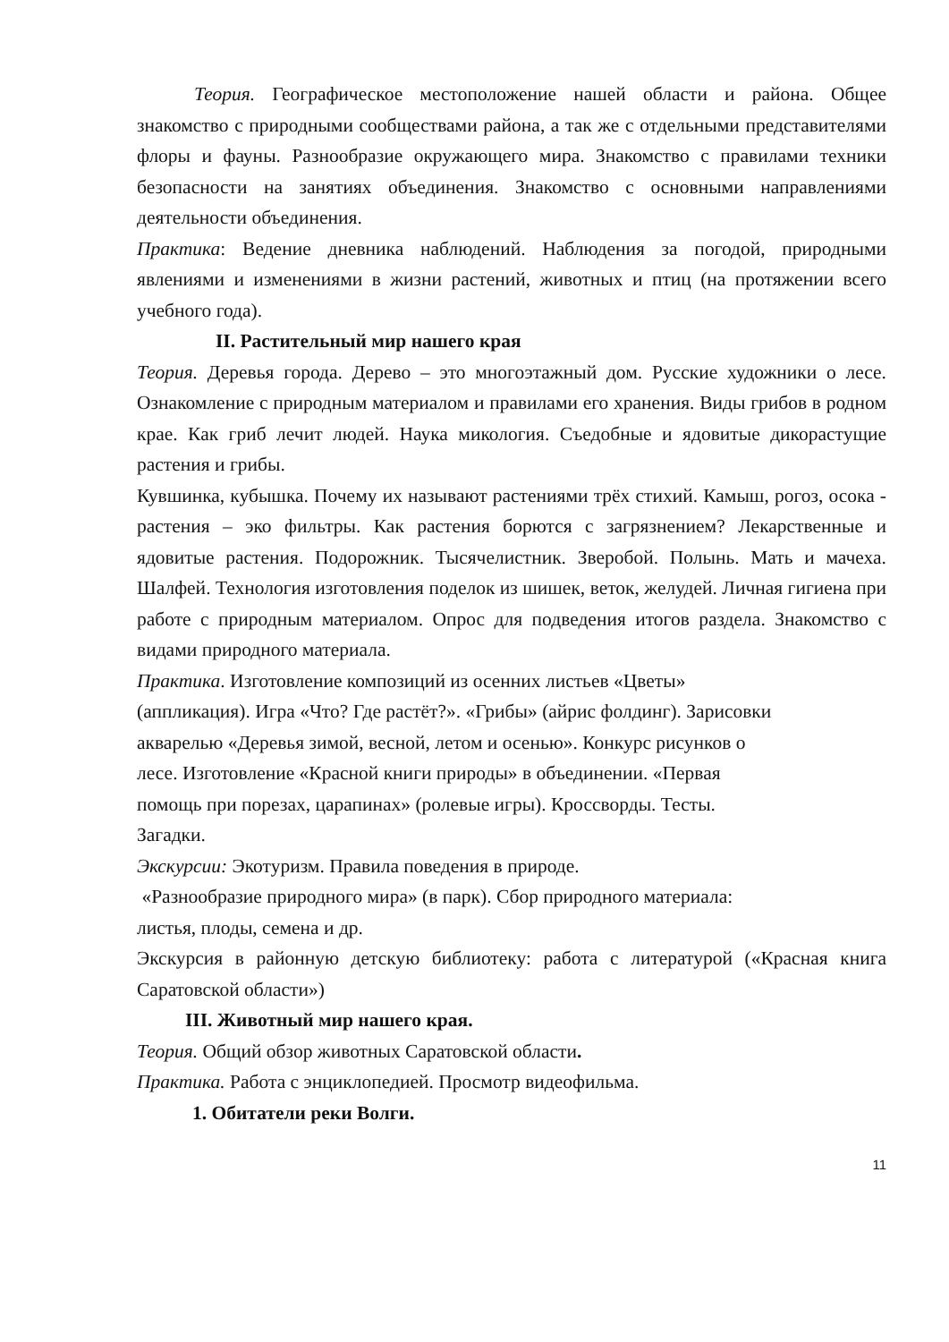Теория. Географическое местоположение нашей области и района. Общее знакомство с природными сообществами района, а так же с отдельными представителями флоры и фауны. Разнообразие окружающего мира. Знакомство с правилами техники безопасности на занятиях объединения. Знакомство с основными направлениями деятельности объединения.
Практика: Ведение дневника наблюдений. Наблюдения за погодой, природными явлениями и изменениями в жизни растений, животных и птиц (на протяжении всего учебного года).
II. Растительный мир нашего края
Теория. Деревья города. Дерево – это многоэтажный дом. Русские художники о лесе. Ознакомление с природным материалом и правилами его хранения. Виды грибов в родном крае. Как гриб лечит людей. Наука микология. Съедобные и ядовитые дикорастущие растения и грибы.
Кувшинка, кубышка. Почему их называют растениями трёх стихий. Камыш, рогоз, осока - растения – эко фильтры. Как растения борются с загрязнением? Лекарственные и ядовитые растения. Подорожник. Тысячелистник. Зверобой. Полынь. Мать и мачеха. Шалфей. Технология изготовления поделок из шишек, веток, желудей. Личная гигиена при работе с природным материалом. Опрос для подведения итогов раздела. Знакомство с видами природного материала.
Практика. Изготовление композиций из осенних листьев «Цветы»
(аппликация). Игра «Что? Где растёт?». «Грибы» (айрис фолдинг). Зарисовки
акварелью «Деревья зимой, весной, летом и осенью». Конкурс рисунков о
лесе. Изготовление «Красной книги природы» в объединении. «Первая
помощь при порезах, царапинах» (ролевые игры). Кроссворды. Тесты.
Загадки.
Экскурсии: Экотуризм. Правила поведения в природе.
«Разнообразие природного мира» (в парк). Сбор природного материала:
листья, плоды, семена и др.
Экскурсия в районную детскую библиотеку: работа с литературой («Красная книга Саратовской области»)
III. Животный мир нашего края.
Теория. Общий обзор животных Саратовской области.
Практика. Работа с энциклопедией. Просмотр видеофильма.
1. Обитатели реки Волги.
11